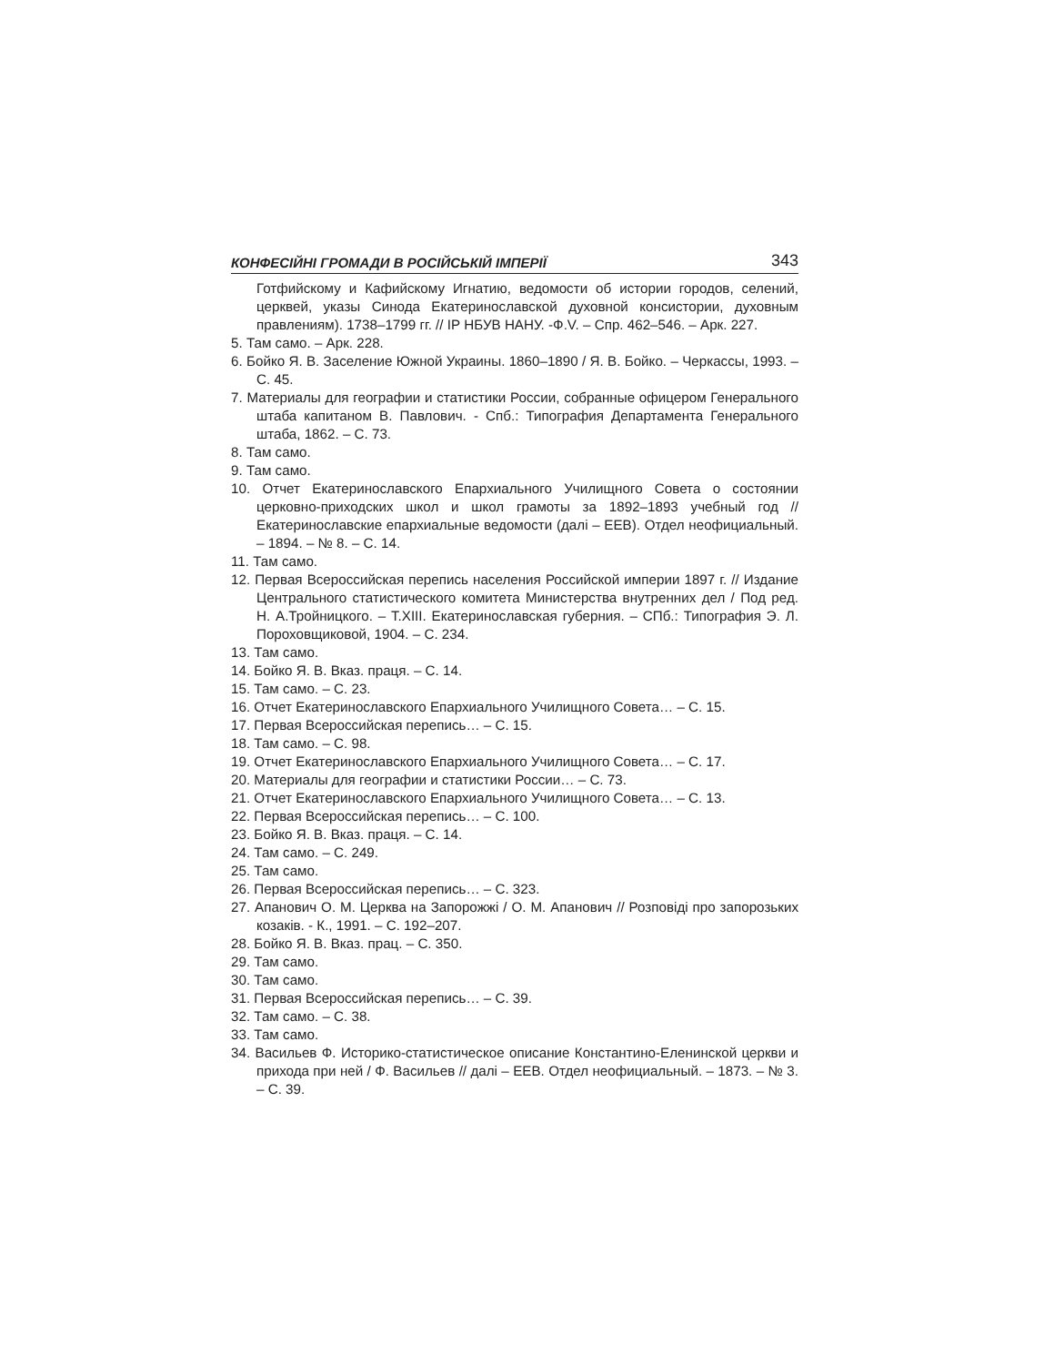КОНФЕСІЙНІ ГРОМАДИ В РОСІЙСЬКІЙ ІМПЕРІЇ 343
Готфийскому и Кафийскому Игнатию, ведомости об истории городов, селений, церквей, указы Синода Екатеринославской духовной консистории, духовным правлениям). 1738–1799 гг. // ІР НБУВ НАНУ. -Ф.V. – Спр. 462–546. – Арк. 227.
5. Там само. – Арк. 228.
6. Бойко Я. В. Заселение Южной Украины. 1860–1890 / Я. В. Бойко. – Черкассы, 1993. – С. 45.
7. Материалы для географии и статистики России, собранные офицером Генерального штаба капитаном В. Павлович. - Спб.: Типография Департамента Генерального штаба, 1862. – С. 73.
8. Там само.
9. Там само.
10. Отчет Екатеринославского Епархиального Училищного Совета о состоянии церковно-приходских школ и школ грамоты за 1892–1893 учебный год // Екатеринославские епархиальные ведомости (далі – ЕЕВ). Отдел неофициальный. – 1894. – № 8. – С. 14.
11. Там само.
12. Первая Всероссийская перепись населения Российской империи 1897 г. // Издание Центрального статистического комитета Министерства внутренних дел / Под ред. Н. А.Тройницкого. – T.XIII. Екатеринославская губерния. – СПб.: Типография Э. Л. Пороховщиковой, 1904. – С. 234.
13. Там само.
14. Бойко Я. В. Вказ. праця. – С. 14.
15. Там само. – С. 23.
16. Отчет Екатеринославского Епархиального Училищного Совета… – С. 15.
17. Первая Всероссийская перепись… – С. 15.
18. Там само. – С. 98.
19. Отчет Екатеринославского Епархиального Училищного Совета… – С. 17.
20. Материалы для географии и статистики России… – С. 73.
21. Отчет Екатеринославского Епархиального Училищного Совета… – С. 13.
22. Первая Всероссийская перепись… – С. 100.
23. Бойко Я. В. Вказ. праця. – С. 14.
24. Там само. – С. 249.
25. Там само.
26. Первая Всероссийская перепись… – С. 323.
27. Апанович О. М. Церква на Запорожжі / О. М. Апанович // Розповіді про запорозьких козаків. - К., 1991. – С. 192–207.
28. Бойко Я. В. Вказ. прац. – С. 350.
29. Там само.
30. Там само.
31. Первая Всероссийская перепись… – С. 39.
32. Там само. – С. 38.
33. Там само.
34. Васильев Ф. Историко-статистическое описание Константино-Еленинской церкви и прихода при ней / Ф. Васильев // далі – ЕЕВ. Отдел неофициальный. – 1873. – № 3. – С. 39.